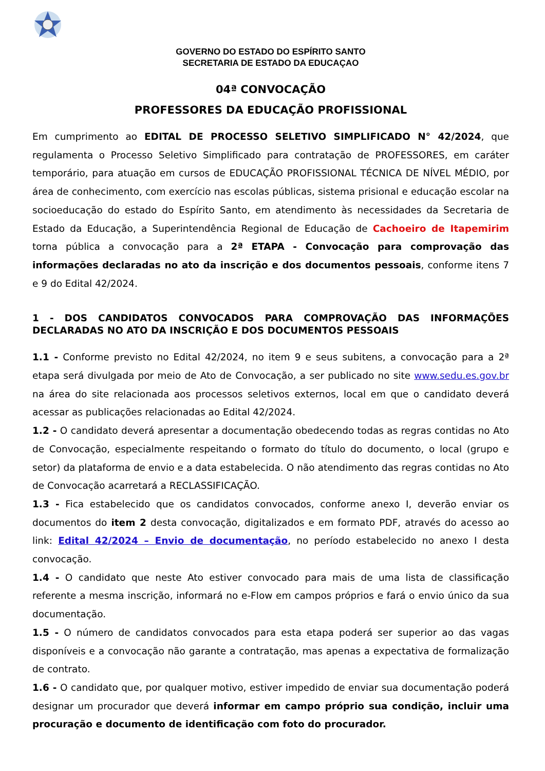GOVERNO DO ESTADO DO ESPÍRITO SANTO
SECRETARIA DE ESTADO DA EDUCAÇAO
04ª CONVOCAÇÃO
PROFESSORES DA EDUCAÇÃO PROFISSIONAL
Em cumprimento ao EDITAL DE PROCESSO SELETIVO SIMPLIFICADO N° 42/2024, que regulamenta o Processo Seletivo Simplificado para contratação de PROFESSORES, em caráter temporário, para atuação em cursos de EDUCAÇÃO PROFISSIONAL TÉCNICA DE NÍVEL MÉDIO, por área de conhecimento, com exercício nas escolas públicas, sistema prisional e educação escolar na socioeducação do estado do Espírito Santo, em atendimento às necessidades da Secretaria de Estado da Educação, a Superintendência Regional de Educação de Cachoeiro de Itapemirim torna pública a convocação para a 2ª ETAPA - Convocação para comprovação das informações declaradas no ato da inscrição e dos documentos pessoais, conforme itens 7 e 9 do Edital 42/2024.
1 - DOS CANDIDATOS CONVOCADOS PARA COMPROVAÇÃO DAS INFORMAÇÕES DECLARADAS NO ATO DA INSCRIÇÃO E DOS DOCUMENTOS PESSOAIS
1.1 - Conforme previsto no Edital 42/2024, no item 9 e seus subitens, a convocação para a 2ª etapa será divulgada por meio de Ato de Convocação, a ser publicado no site www.sedu.es.gov.br na área do site relacionada aos processos seletivos externos, local em que o candidato deverá acessar as publicações relacionadas ao Edital 42/2024.
1.2 - O candidato deverá apresentar a documentação obedecendo todas as regras contidas no Ato de Convocação, especialmente respeitando o formato do título do documento, o local (grupo e setor) da plataforma de envio e a data estabelecida. O não atendimento das regras contidas no Ato de Convocação acarretará a RECLASSIFICAÇÃO.
1.3 - Fica estabelecido que os candidatos convocados, conforme anexo I, deverão enviar os documentos do item 2 desta convocação, digitalizados e em formato PDF, através do acesso ao link: Edital 42/2024 – Envio de documentação, no período estabelecido no anexo I desta convocação.
1.4 - O candidato que neste Ato estiver convocado para mais de uma lista de classificação referente a mesma inscrição, informará no e-Flow em campos próprios e fará o envio único da sua documentação.
1.5 - O número de candidatos convocados para esta etapa poderá ser superior ao das vagas disponíveis e a convocação não garante a contratação, mas apenas a expectativa de formalização de contrato.
1.6 - O candidato que, por qualquer motivo, estiver impedido de enviar sua documentação poderá designar um procurador que deverá informar em campo próprio sua condição, incluir uma procuração e documento de identificação com foto do procurador.